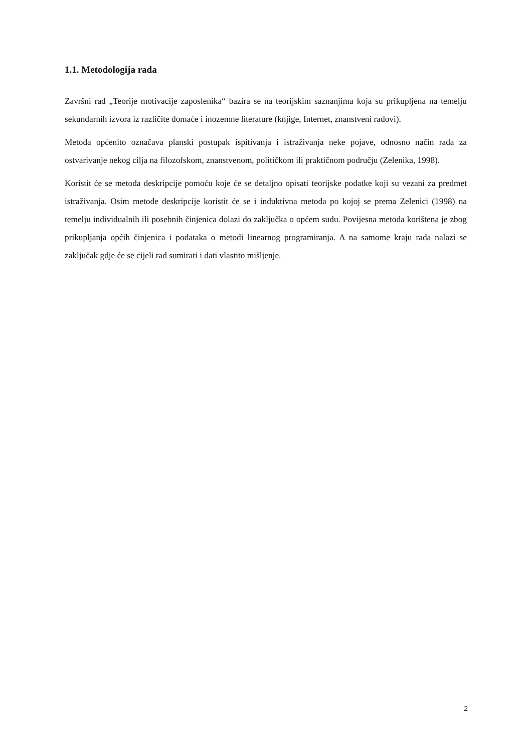1.1. Metodologija rada
Završni rad „Teorije motivacije zaposlenika“ bazira se na teorijskim saznanjima koja su prikupljena na temelju sekundarnih izvora iz različite domaće i inozemne literature (knjige, Internet, znanstveni radovi).
Metoda općenito označava planski postupak ispitivanja i istraživanja neke pojave, odnosno način rada za ostvarivanje nekog cilja na filozofskom, znanstvenom, političkom ili praktičnom području (Zelenika, 1998).
Koristit će se metoda deskripcije pomoću koje će se detaljno opisati teorijske podatke koji su vezani za predmet istraživanja. Osim metode deskripcije koristit će se i induktivna metoda po kojoj se prema Zelenici (1998) na temelju individualnih ili posebnih činjenica dolazi do zaključka o općem sudu. Povijesna metoda korištena je zbog prikupljanja općih činjenica i podataka o metodi linearnog programiranja. A na samome kraju rada nalazi se zaključak gdje će se cijeli rad sumirati i dati vlastito mišljenje.
2